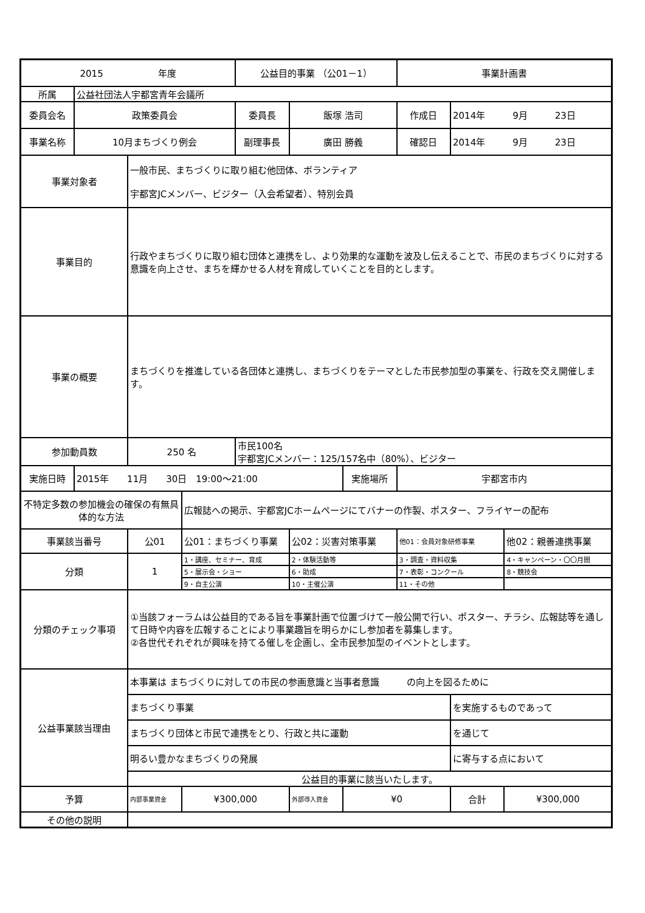| 2015 年度 | | | | 公益目的事業 （公01－1） | | | 事業計画書 | | |
| 所属 | 公益社団法人宇都宮青年会議所 | | | | | | | | |
| 委員会名 | 政策委員会 | | | 委員長 | 飯塚 浩司 | | 作成日 | 2014年 9月 23日 | |
| 事業名称 | 10月まちづくり例会 | | | 副理事長 | 廣田 勝義 | | 確認日 | 2014年 9月 23日 | |
| 事業対象者 | | 一般市民、まちづくりに取り組む他団体、ボランティア 宇都宮JCメンバー、ビジター（入会希望者）、特別会員 | | | | | | | |
| 事業目的 | | 行政やまちづくりに取り組む団体と連携をし、より効果的な運動を波及し伝えることで、市民のまちづくりに対する意識を向上させ、まちを輝かせる人材を育成していくことを目的とします。 | | | | | | | |
| 事業の概要 | | まちづくりを推進している各団体と連携し、まちづくりをテーマとした市民参加型の事業を、行政を交え開催します。 | | | | | | | |
| 参加動員数 | | 250 名 | | 市民100名 宇都宮JCメンバー：125/157名中（80%）、ビジター | | | | | |
| 実施日時 | 2015年 11月 30日 19:00～21:00 | | | | | 実施場所 | 宇都宮市内 | | |
| 不特定多数の参加機会の確保の有無具体的な方法 | | | 広報誌への掲示、宇都宮JCホームページにてバナーの作製、ポスター、フライヤーの配布 | | | | | | |
| 事業該当番号 | | 公01 | 公01：まちづくり事業 | | 公02：災害対策事業 | | 他01：会員対象研修事業 | | 他02：親善連携事業 |
| 分類 | | 1 | 1・講座、セミナー、育成 | | 2・体験活動等 | | 3・調査・資料収集 | | 4・キャンペーン・〇〇月間 |
| | | | 5・展示会・ショー | | 6・助成 | | 7・表彰・コンクール | | 8・競技会 |
| | | | 9・自主公演 | | 10・主催公演 | | 11・その他 | | |
| 分類のチェック事項 | | ①当該フォーラムは公益目的である旨を事業計画で位置づけて一般公開で行い、ポスター、チラシ、広報誌等を通して日時や内容を広報することにより事業趣旨を明らかにし参加者を募集します。 ②各世代それぞれが興味を持てる催しを企画し、全市民参加型のイベントとします。 | | | | | | | |
| 公益事業該当理由 | | 本事業は まちづくりに対しての市民の参画意識と当事者意識 の向上を図るために | | | | | | | |
| | | まちづくり事業 | | | | | | を実施するものであって | |
| | | まちづくり団体と市民で連携をとり、行政と共に運動 | | | | | | を通じて | |
| | | 明るい豊かなまちづくりの発展 | | | | | | に寄与する点において | |
| | | 公益目的事業に該当いたします。 | | | | | | | |
| 予算 | | 内部事業資金 | ¥300,000 | | 外部導入資金 | ¥0 | | 合計 | ¥300,000 |
| その他の説明 | | | | | | | | | |